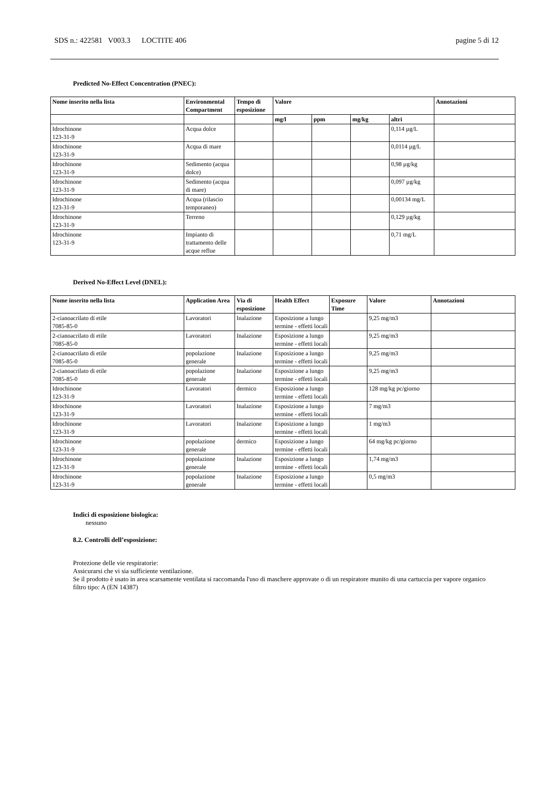SDS n.: 422581 V003.3 LOCTITE 406 pagine 5 di 12
Predicted No-Effect Concentration (PNEC):
| Nome inserito nella lista | Environmental Compartment | Tempo di esposizione | Valore | | | | Annotazioni |
| --- | --- | --- | --- | --- | --- | --- | --- |
| | | | mg/l | ppm | mg/kg | altri | |
| Idrochinone 123-31-9 | Acqua dolce | | | | | 0,114 µg/L | |
| Idrochinone 123-31-9 | Acqua di mare | | | | | 0,0114 µg/L | |
| Idrochinone 123-31-9 | Sedimento (acqua dolce) | | | | | 0,98 µg/kg | |
| Idrochinone 123-31-9 | Sedimento (acqua di mare) | | | | | 0,097 µg/kg | |
| Idrochinone 123-31-9 | Acqua (rilascio temporaneo) | | | | | 0,00134 mg/L | |
| Idrochinone 123-31-9 | Terreno | | | | | 0,129 µg/kg | |
| Idrochinone 123-31-9 | Impianto di trattamento delle acque reflue | | | | | 0,71 mg/L | |
Derived No-Effect Level (DNEL):
| Nome inserito nella lista | Application Area | Via di esposizione | Health Effect | Exposure Time | Valore | Annotazioni |
| --- | --- | --- | --- | --- | --- | --- |
| 2-cianoacrilato di etile 7085-85-0 | Lavoratori | Inalazione | Esposizione a lungo termine - effetti locali | | 9,25 mg/m3 | |
| 2-cianoacrilato di etile 7085-85-0 | Lavoratori | Inalazione | Esposizione a lungo termine - effetti locali | | 9,25 mg/m3 | |
| 2-cianoacrilato di etile 7085-85-0 | popolazione generale | Inalazione | Esposizione a lungo termine - effetti locali | | 9,25 mg/m3 | |
| 2-cianoacrilato di etile 7085-85-0 | popolazione generale | Inalazione | Esposizione a lungo termine - effetti locali | | 9,25 mg/m3 | |
| Idrochinone 123-31-9 | Lavoratori | dermico | Esposizione a lungo termine - effetti locali | | 128 mg/kg pc/giorno | |
| Idrochinone 123-31-9 | Lavoratori | Inalazione | Esposizione a lungo termine - effetti locali | | 7 mg/m3 | |
| Idrochinone 123-31-9 | Lavoratori | Inalazione | Esposizione a lungo termine - effetti locali | | 1 mg/m3 | |
| Idrochinone 123-31-9 | popolazione generale | dermico | Esposizione a lungo termine - effetti locali | | 64 mg/kg pc/giorno | |
| Idrochinone 123-31-9 | popolazione generale | Inalazione | Esposizione a lungo termine - effetti locali | | 1,74 mg/m3 | |
| Idrochinone 123-31-9 | popolazione generale | Inalazione | Esposizione a lungo termine - effetti locali | | 0,5 mg/m3 | |
Indici di esposizione biologica:
nessuno
8.2. Controlli dell’esposizione:
Protezione delle vie respiratorie:
Assicurarsi che vi sia sufficiente ventilazione.
Se il prodotto è usato in area scarsamente ventilata si raccomanda l'uso di maschere approvate o di un respiratore munito di una cartuccia per vapore organico
filtro tipo: A (EN 14387)